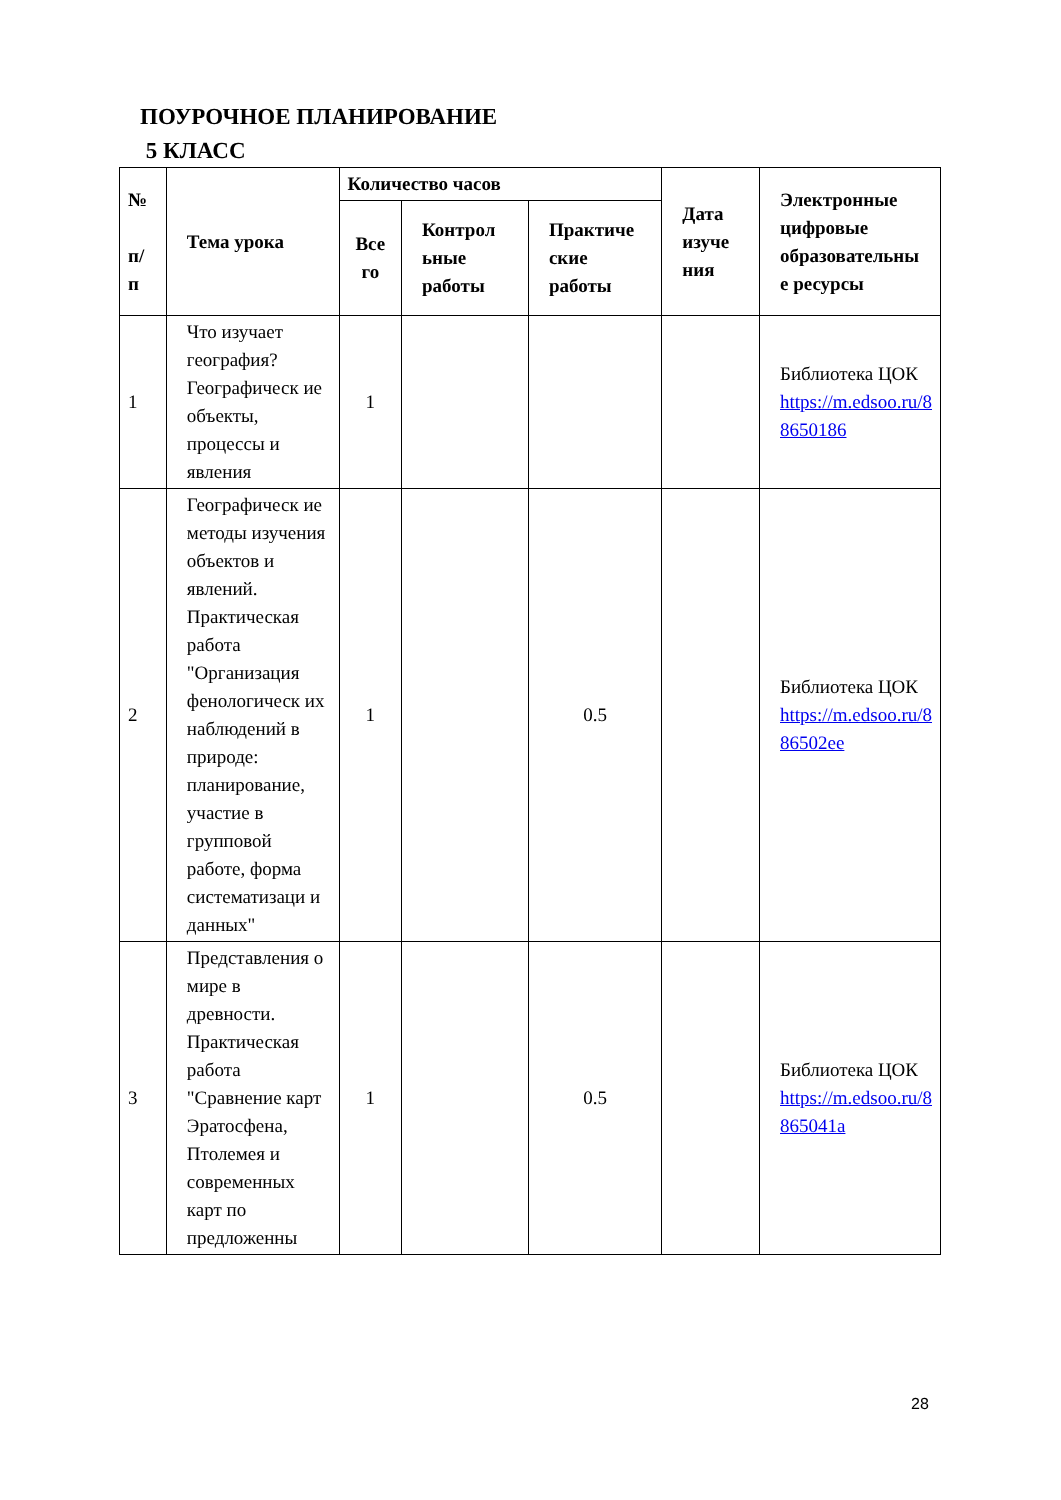ПОУРОЧНОЕ ПЛАНИРОВАНИЕ
5 КЛАСС
| № п/ п | Тема урока | Количество часов | | | Дата изуче ния | Электронные цифровые образовательны е ресурсы |
| --- | --- | --- | --- | --- | --- | --- |
| | | Все го | Контрол ьные работы | Практиче ские работы | | |
| 1 | Что изучает география? Географическ ие объекты, процессы и явления | 1 | | | | Библиотека ЦОК https://m.edsoo.ru/8 8650186 |
| 2 | Географическ ие методы изучения объектов и явлений. Практическая работа "Организация фенологическ их наблюдений в природе: планирование, участие в групповой работе, форма систематизаци и данных" | 1 | | 0.5 | | Библиотека ЦОК https://m.edsoo.ru/8 86502ee |
| 3 | Представления о мире в древности. Практическая работа "Сравнение карт Эратосфена, Птолемея и современных карт по предложенны | 1 | | 0.5 | | Библиотека ЦОК https://m.edsoo.ru/8 865041a |
28